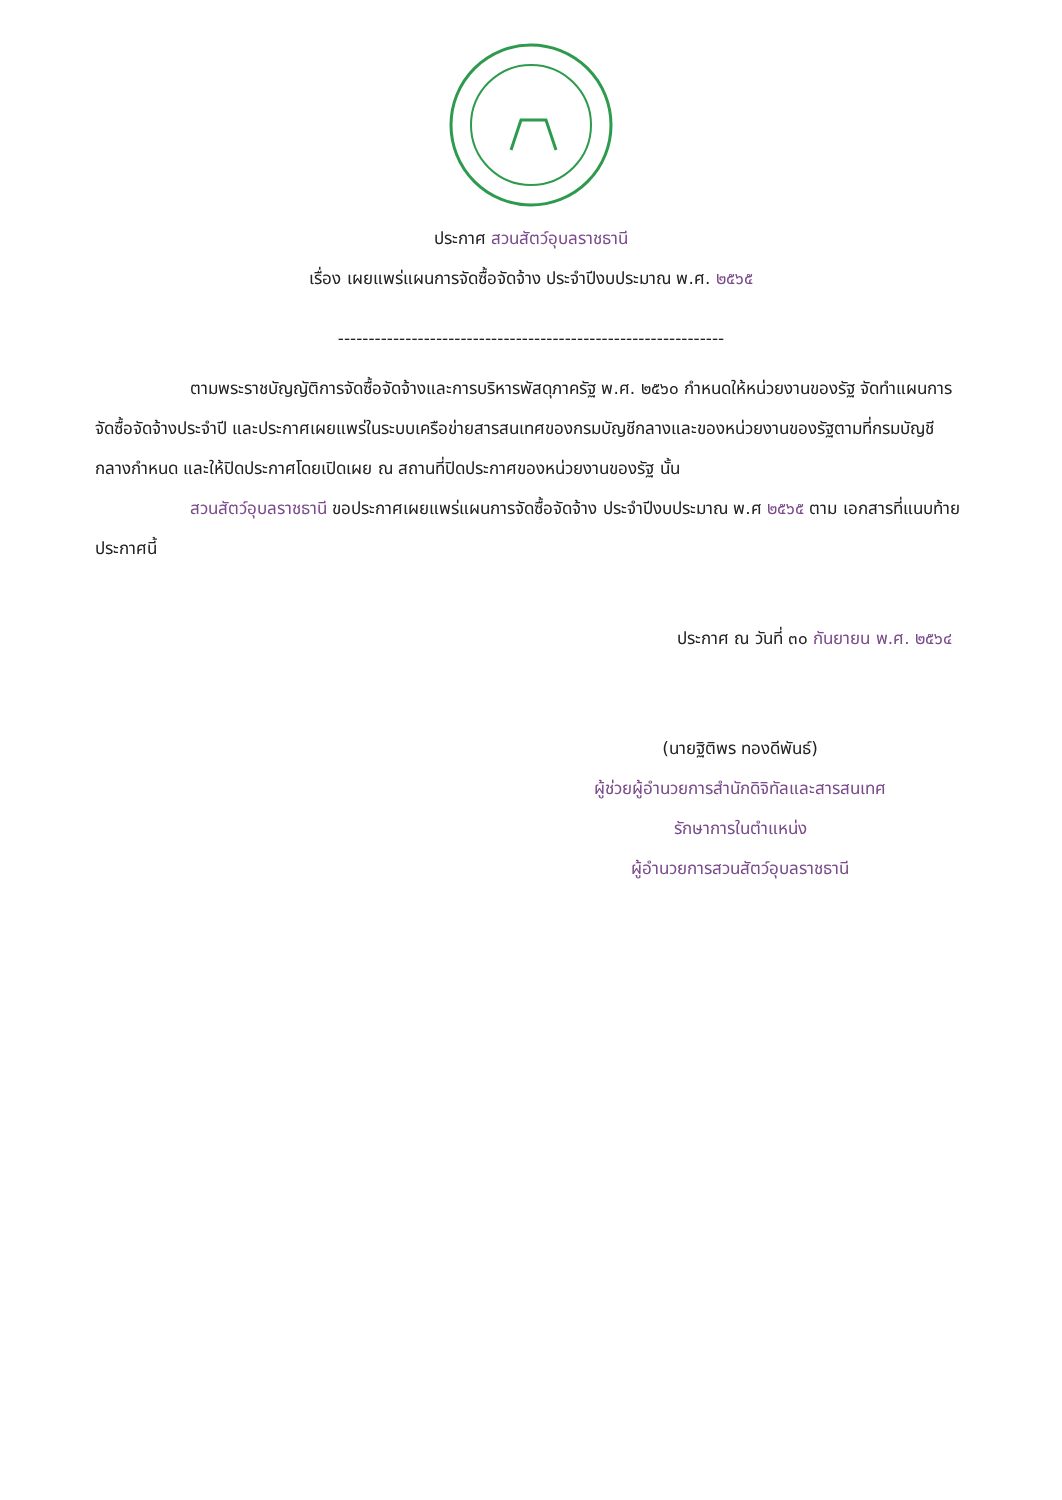ประกาศ สวนสัตว์อุบลราชธานี
เรื่อง เผยแพร่แผนการจัดซื้อจัดจ้าง ประจำปีงบประมาณ พ.ศ. ๒๕๖๕
---------------------------------------------------------------
ตามพระราชบัญญัติการจัดซื้อจัดจ้างและการบริหารพัสดุภาครัฐ พ.ศ. ๒๕๖๐ กำหนดให้หน่วยงานของรัฐ จัดทำแผนการจัดซื้อจัดจ้างประจำปี และประกาศเผยแพร่ในระบบเครือข่ายสารสนเทศของกรมบัญชีกลางและของหน่วยงานของรัฐตามที่กรมบัญชีกลางกำหนด และให้ปิดประกาศโดยเปิดเผย ณ สถานที่ปิดประกาศของหน่วยงานของรัฐ นั้น
สวนสัตว์อุบลราชธานี ขอประกาศเผยแพร่แผนการจัดซื้อจัดจ้าง ประจำปีงบประมาณ พ.ศ ๒๕๖๕ ตาม เอกสารที่แนบท้ายประกาศนี้
ประกาศ ณ วันที่ ๓๐ กันยายน พ.ศ. ๒๕๖๔
(นายฐิติพร ทองดีพันธ์)
ผู้ช่วยผู้อำนวยการสำนักดิจิทัลและสารสนเทศ
รักษาการในตำแหน่ง
ผู้อำนวยการสวนสัตว์อุบลราชธานี